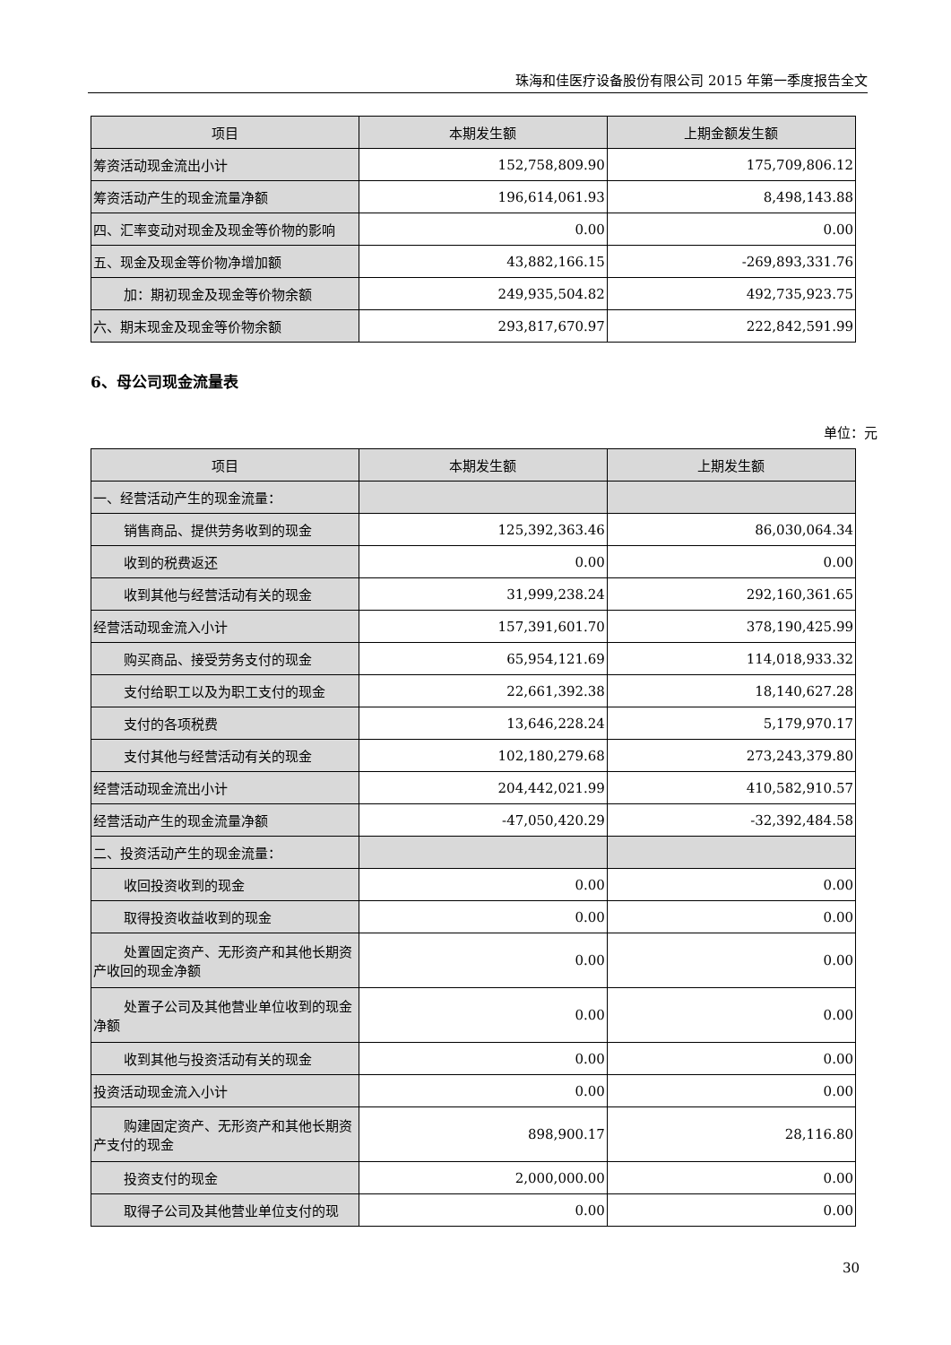珠海和佳医疗设备股份有限公司 2015 年第一季度报告全文
| 项目 | 本期发生额 | 上期金额发生额 |
| --- | --- | --- |
| 筹资活动现金流出小计 | 152,758,809.90 | 175,709,806.12 |
| 筹资活动产生的现金流量净额 | 196,614,061.93 | 8,498,143.88 |
| 四、汇率变动对现金及现金等价物的影响 | 0.00 | 0.00 |
| 五、现金及现金等价物净增加额 | 43,882,166.15 | -269,893,331.76 |
| 加：期初现金及现金等价物余额 | 249,935,504.82 | 492,735,923.75 |
| 六、期末现金及现金等价物余额 | 293,817,670.97 | 222,842,591.99 |
6、母公司现金流量表
单位：元
| 项目 | 本期发生额 | 上期发生额 |
| --- | --- | --- |
| 一、经营活动产生的现金流量： | | |
| 销售商品、提供劳务收到的现金 | 125,392,363.46 | 86,030,064.34 |
| 收到的税费返还 | 0.00 | 0.00 |
| 收到其他与经营活动有关的现金 | 31,999,238.24 | 292,160,361.65 |
| 经营活动现金流入小计 | 157,391,601.70 | 378,190,425.99 |
| 购买商品、接受劳务支付的现金 | 65,954,121.69 | 114,018,933.32 |
| 支付给职工以及为职工支付的现金 | 22,661,392.38 | 18,140,627.28 |
| 支付的各项税费 | 13,646,228.24 | 5,179,970.17 |
| 支付其他与经营活动有关的现金 | 102,180,279.68 | 273,243,379.80 |
| 经营活动现金流出小计 | 204,442,021.99 | 410,582,910.57 |
| 经营活动产生的现金流量净额 | -47,050,420.29 | -32,392,484.58 |
| 二、投资活动产生的现金流量： | | |
| 收回投资收到的现金 | 0.00 | 0.00 |
| 取得投资收益收到的现金 | 0.00 | 0.00 |
| 处置固定资产、无形资产和其他长期资 产收回的现金净额 | 0.00 | 0.00 |
| 处置子公司及其他营业单位收到的现 金净额 | 0.00 | 0.00 |
| 收到其他与投资活动有关的现金 | 0.00 | 0.00 |
| 投资活动现金流入小计 | 0.00 | 0.00 |
| 购建固定资产、无形资产和其他长期资 产支付的现金 | 898,900.17 | 28,116.80 |
| 投资支付的现金 | 2,000,000.00 | 0.00 |
| 取得子公司及其他营业单位支付的现 | 0.00 | 0.00 |
30